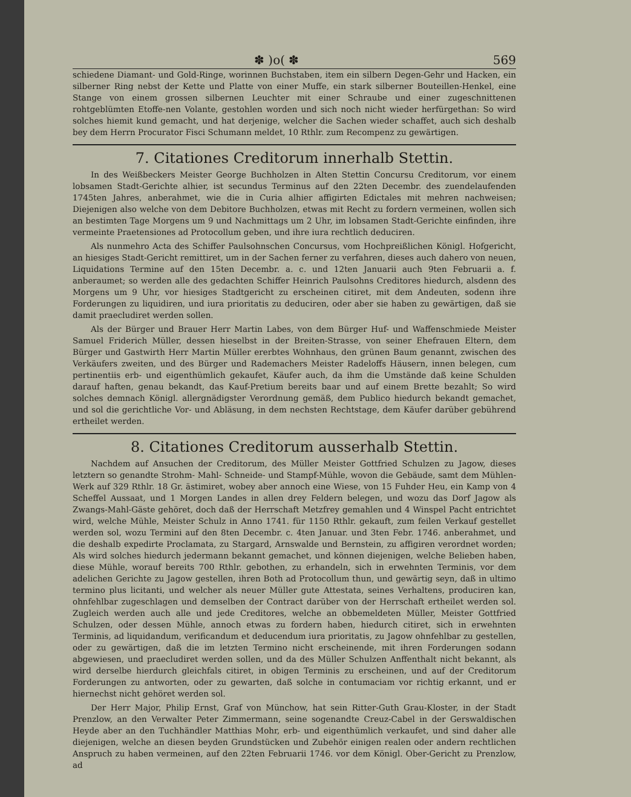✽ )o( ✽ 569
schiedene Diamant- und Gold-Ringe, worinnen Buchstaben, item ein silbern Degen-Gehr und Hacken, ein silberner Ring nebst der Kette und Platte von einer Muffe, ein stark silberner Bouteillen-Henkel, eine Stange von einem grossen silbernen Leuchter mit einer Schraube und einer zugeschnittenen rohtgeblümten Etoffe-nen Volante, gestohlen worden und sich noch nicht wieder herfürgethan: So wird solches hiemit kund gemacht, und hat derjenige, welcher die Sachen wieder schaffet, auch sich deshalb bey dem Herrn Procurator Fisci Schumann meldet, 10 Rthlr. zum Recompenz zu gewärtigen.
7. Citationes Creditorum innerhalb Stettin.
In des Weißbeckers Meister George Buchholzen in Alten Stettin Concursu Creditorum, vor einem lobsamen Stadt-Gerichte alhier, ist secundus Terminus auf den 22ten Decembr. des zuendelaufenden 1745ten Jahres, anberahmet, wie die in Curia alhier affigirten Edictales mit mehren nachweisen; Diejenigen also welche von dem Debitore Buchholzen, etwas mit Recht zu fordern vermeinen, wollen sich an bestimten Tage Morgens um 9 und Nachmittags um 2 Uhr, im lobsamen Stadt-Gerichte einfinden, ihre vermeinte Praetensiones ad Protocollum geben, und ihre iura rechtlich deduciren.
Als nunmehro Acta des Schiffer Paulsohnschen Concursus, vom Hochpreißlichen Königl. Hofgericht, an hiesiges Stadt-Gericht remittiret, um in der Sachen ferner zu verfahren, dieses auch dahero von neuen, Liquidations Termine auf den 15ten Decembr. a. c. und 12ten Januarii auch 9ten Februarii a. f. anberaumet; so werden alle des gedachten Schiffer Heinrich Paulsohns Creditores hiedurch, alsdenn des Morgens um 9 Uhr, vor hiesiges Stadtgericht zu erscheinen citiret, mit dem Andeuten, sodenn ihre Forderungen zu liquidiren, und iura prioritatis zu deduciren, oder aber sie haben zu gewärtigen, daß sie damit praecludiret werden sollen.
Als der Bürger und Brauer Herr Martin Labes, von dem Bürger Huf- und Waffenschmiede Meister Samuel Friderich Müller, dessen hieselbst in der Breiten-Strasse, von seiner Ehefrauen Eltern, dem Bürger und Gastwirth Herr Martin Müller ererbtes Wohnhaus, den grünen Baum genannt, zwischen des Verkäufers zweiten, und des Bürger und Rademachers Meister Radeloffs Häusern, innen belegen, cum pertinentiis erb- und eigenthümlich gekaufet, Käufer auch, da ihm die Umstände daß keine Schulden darauf haften, genau bekandt, das Kauf-Pretium bereits baar und auf einem Brette bezahlt; So wird solches demnach Königl. allergnädigster Verordnung gemäß, dem Publico hiedurch bekandt gemachet, und sol die gerichtliche Vor- und Abläsung, in dem nechsten Rechtstage, dem Käufer darüber gebührend ertheilet werden.
8. Citationes Creditorum ausserhalb Stettin.
Nachdem auf Ansuchen der Creditorum, des Müller Meister Gottfried Schulzen zu Jagow, dieses letztern so genandte Strohm- Mahl- Schneide- und Stampf-Mühle, wovon die Gebäude, samt dem Mühlen-Werk auf 329 Rthlr. 18 Gr. ästimiret, wobey aber annoch eine Wiese, von 15 Fuhder Heu, ein Kamp von 4 Scheffel Aussaat, und 1 Morgen Landes in allen drey Feldern belegen, und wozu das Dorf Jagow als Zwangs-Mahl-Gäste gehöret, doch daß der Herrschaft Metzfrey gemahlen und 4 Winspel Pacht entrichtet wird, welche Mühle, Meister Schulz in Anno 1741. für 1150 Rthlr. gekauft, zum feilen Verkauf gestellet werden sol, wozu Termini auf den 8ten Decembr. c. 4ten Januar. und 3ten Febr. 1746. anberahmet, und die deshalb expedirte Proclamata, zu Stargard, Arnswalde und Bernstein, zu affigiren verordnet worden; Als wird solches hiedurch jedermann bekannt gemachet, und können diejenigen, welche Belieben haben, diese Mühle, worauf bereits 700 Rthlr. gebothen, zu erhandeln, sich in erwehnten Terminis, vor dem adelichen Gerichte zu Jagow gestellen, ihren Both ad Protocollum thun, und gewärtig seyn, daß in ultimo termino plus licitanti, und welcher als neuer Müller gute Attestata, seines Verhaltens, produciren kan, ohnfehlbar zugeschlagen und demselben der Contract darüber von der Herrschaft ertheilet werden sol. Zugleich werden auch alle und jede Creditores, welche an obbemeldeten Müller, Meister Gottfried Schulzen, oder dessen Mühle, annoch etwas zu fordern haben, hiedurch citiret, sich in erwehnten Terminis, ad liquidandum, verificandum et deducendum iura prioritatis, zu Jagow ohnfehlbar zu gestellen, oder zu gewärtigen, daß die im letzten Termino nicht erscheinende, mit ihren Forderungen sodann abgewiesen, und praecludiret werden sollen, und da des Müller Schulzen Anffenthalt nicht bekannt, als wird derselbe hierdurch gleichfals citiret, in obigen Terminis zu erscheinen, und auf der Creditorum Forderungen zu antworten, oder zu gewarten, daß solche in contumaciam vor richtig erkannt, und er hiernechst nicht gehöret werden sol.
Der Herr Major, Philip Ernst, Graf von Münchow, hat sein Ritter-Guth Grau-Kloster, in der Stadt Prenzlow, an den Verwalter Peter Zimmermann, seine sogenandte Creuz-Cabel in der Gerswaldischen Heyde aber an den Tuchhändler Matthias Mohr, erb- und eigenthümlich verkaufet, und sind daher alle diejenigen, welche an diesen beyden Grundstücken und Zubehör einigen realen oder andern rechtlichen Anspruch zu haben vermeinen, auf den 22ten Februarii 1746. vor dem Königl. Ober-Gericht zu Prenzlow, ad